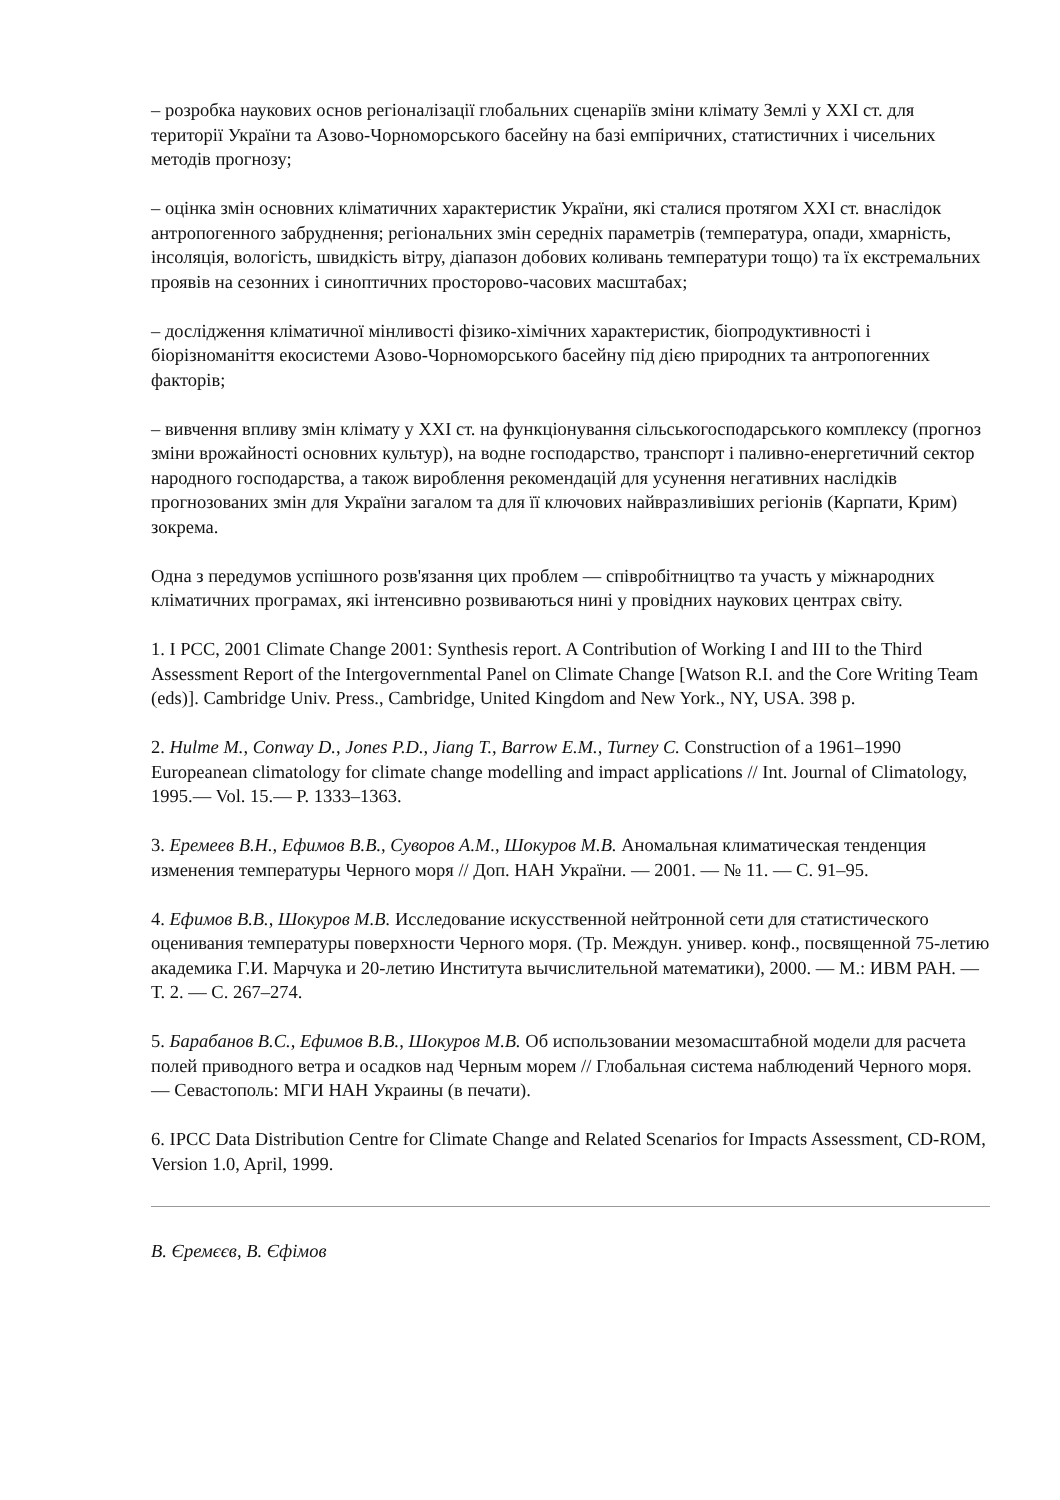– розробка наукових основ регіоналізації глобальних сценаріїв зміни клімату Землі у XXI ст. для території України та Азово-Чорноморського басейну на базі емпіричних, статистичних і чисельних методів прогнозу;
– оцінка змін основних кліматичних характеристик України, які сталися протягом XXI ст. внаслідок антропогенного забруднення; регіональних змін середніх параметрів (температура, опади, хмарність, інсоляція, вологість, швидкість вітру, діапазон добових коливань температури тощо) та їх екстремальних проявів на сезонних і синоптичних просторово-часових масштабах;
– дослідження кліматичної мінливості фізико-хімічних характеристик, біопродуктивності і біорізноманіття екосистеми Азово-Чорноморського басейну під дією природних та антропогенних факторів;
– вивчення впливу змін клімату у XXI ст. на функціонування сільськогосподарського комплексу (прогноз зміни врожайності основних культур), на водне господарство, транспорт і паливно-енергетичний сектор народного господарства, а також вироблення рекомендацій для усунення негативних наслідків прогнозованих змін для України загалом та для її ключових найвразливіших регіонів (Карпати, Крим) зокрема.
Одна з передумов успішного розв'язання цих проблем — співробітництво та участь у міжнародних кліматичних програмах, які інтенсивно розвиваються нині у провідних наукових центрах світу.
1. I PCC, 2001 Climate Change 2001: Synthesis report. A Contribution of Working I and III to the Third Assessment Report of the Intergovernmental Panel on Climate Change [Watson R.I. and the Core Writing Team (eds)]. Cambridge Univ. Press., Cambridge, United Kingdom and New York., NY, USA. 398 p.
2. Hulme M., Conway D., Jones P.D., Jiang T., Barrow E.M., Turney C. Construction of a 1961–1990 Europeanean climatology for climate change modelling and impact applications // Int. Journal of Climatology, 1995.— Vol. 15.— P. 1333–1363.
3. Еремеев В.Н., Ефимов В.В., Суворов А.М., Шокуров М.В. Аномальная климатическая тенденция изменения температуры Черного моря // Доп. НАН України. — 2001. — № 11. — С. 91–95.
4. Ефимов В.В., Шокуров М.В. Исследование искусственной нейтронной сети для статистического оценивания температуры поверхности Черного моря. (Тр. Междун. универ. конф., посвященной 75-летию академика Г.И. Марчука и 20-летию Института вычислительной математики), 2000. — М.: ИВМ РАН. — Т. 2. — С. 267–274.
5. Барабанов В.С., Ефимов В.В., Шокуров М.В. Об использовании мезомасштабной модели для расчета полей приводного ветра и осадков над Черным морем // Глобальная система наблюдений Черного моря. — Севастополь: МГИ НАН Украины (в печати).
6. IPCC Data Distribution Centre for Climate Change and Related Scenarios for Impacts Assessment, CD-ROM, Version 1.0, April, 1999.
В. Єремєєв, В. Єфімов